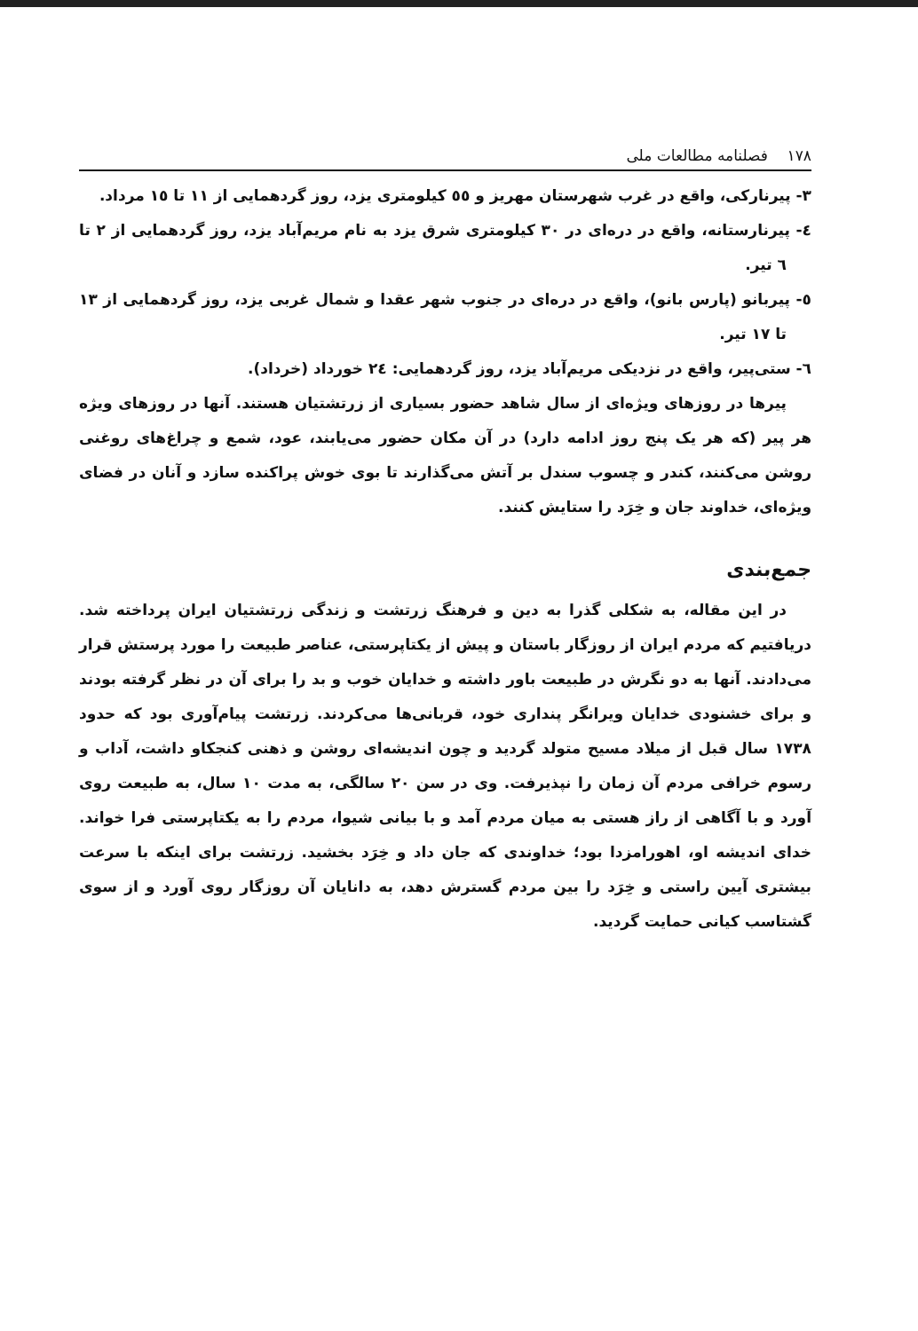١٧٨ فصلنامه مطالعات ملی
٣- پیرنارکی، واقع در غرب شهرستان مهریز و ٥٥ کیلومتری یزد، روز گردهمایی از ١١ تا ١٥ مرداد.
٤- پیرنارستانه، واقع در دره‌ای در ٣٠ کیلومتری شرق یزد به نام مریم‌آباد یزد، روز گردهمایی از ٢ تا ٦ تیر.
٥- پیربانو (پارس بانو)، واقع در دره‌ای در جنوب شهر عقدا و شمال غربی یزد، روز گردهمایی از ١٣ تا ١٧ تیر.
٦- ستی‌پیر، واقع در نزدیکی مریم‌آباد یزد، روز گردهمایی: ٢٤ خورداد (خرداد).
پیرها در روزهای ویژه‌ای از سال شاهد حضور بسیاری از زرتشتیان هستند. آنها در روزهای ویژه هر پیر (که هر یک پنج روز ادامه دارد) در آن مکان حضور می‌یابند، عود، شمع و چراغ‌های روغنی روشن می‌کنند، کندر و چسوب سندل بر آتش می‌گذارند تا بوی خوش پراکنده سازد و آنان در فضای ویژه‌ای، خداوند جان و خِرَد را ستایش کنند.
جمع‌بندی
در این مقاله، به شکلی گذرا به دین و فرهنگ زرتشت و زندگی زرتشتیان ایران پرداخته شد. دریافتیم که مردم ایران از روزگار باستان و پیش از یکتاپرستی، عناصر طبیعت را مورد پرستش قرار می‌دادند. آنها به دو نگرش در طبیعت باور داشته و خدایان خوب و بد را برای آن در نظر گرفته بودند و برای خشنودی خدایان ویرانگر پنداری خود، قربانی‌ها می‌کردند. زرتشت پیام‌آوری بود که حدود ١٧٣٨ سال قبل از میلاد مسیح متولد گردید و چون اندیشه‌ای روشن و ذهنی کنجکاو داشت، آداب و رسوم خرافی مردم آن زمان را نپذیرفت. وی در سن ٢٠ سالگی، به مدت ١٠ سال، به طبیعت روی آورد و با آگاهی از راز هستی به میان مردم آمد و با بیانی شیوا، مردم را به یکتاپرستی فرا خواند. خدای اندیشه او، اهورامزدا بود؛ خداوندی که جان داد و خِرَد بخشید. زرتشت برای اینکه با سرعت بیشتری آیین راستی و خِرَد را بین مردم گسترش دهد، به دانایان آن روزگار روی آورد و از سوی گشتاسب کیانی حمایت گردید.